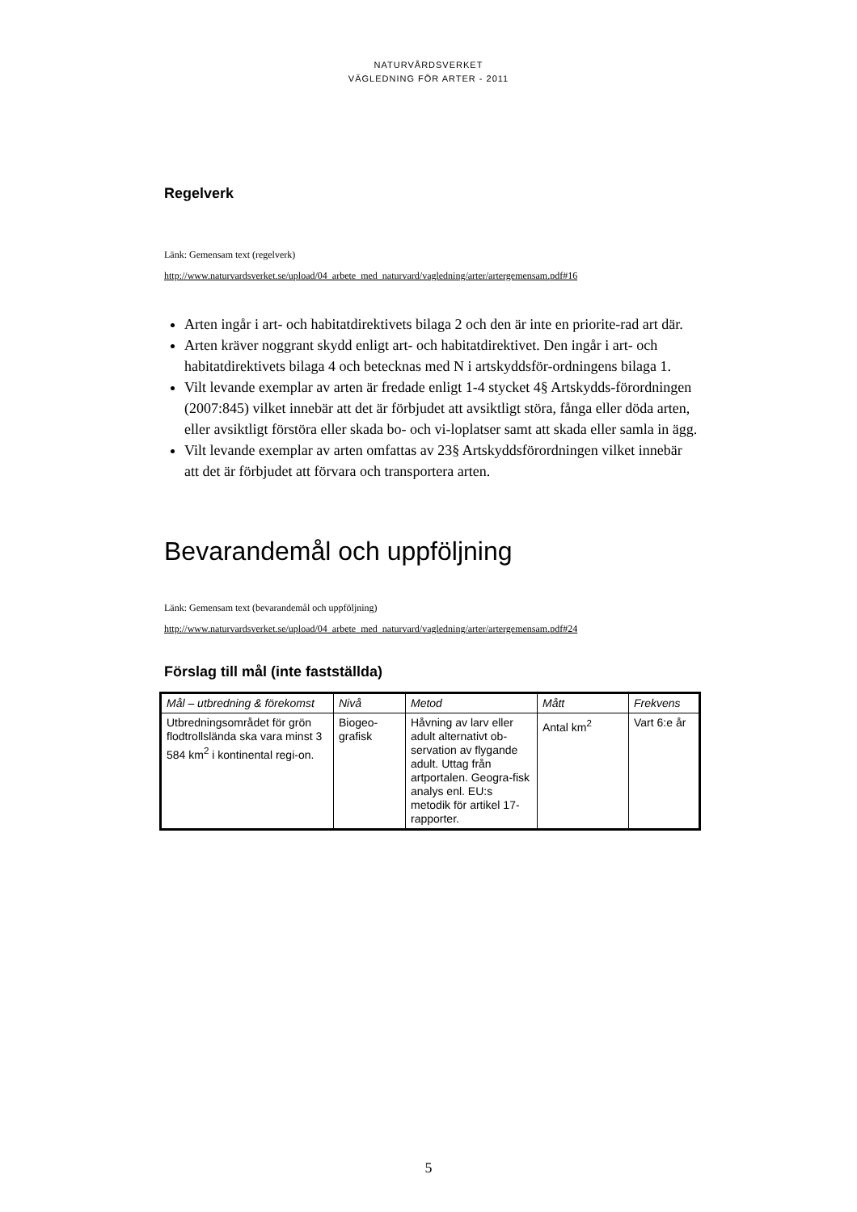NATURVÅRDSVERKET
VÄGLEDNING FÖR ARTER - 2011
Regelverk
Länk: Gemensam text (regelverk)
http://www.naturvardsverket.se/upload/04_arbete_med_naturvard/vagledning/arter/artergemensam.pdf#16
Arten ingår i art- och habitatdirektivets bilaga 2 och den är inte en priorite-rad art där.
Arten kräver noggrant skydd enligt art- och habitatdirektivet. Den ingår i art- och habitatdirektivets bilaga 4 och betecknas med N i artskyddsför-ordningens bilaga 1.
Vilt levande exemplar av arten är fredade enligt 1-4 stycket 4§ Artskydds-förordningen (2007:845) vilket innebär att det är förbjudet att avsiktligt störa, fånga eller döda arten, eller avsiktligt förstöra eller skada bo- och vi-loplatser samt att skada eller samla in ägg.
Vilt levande exemplar av arten omfattas av 23§ Artskyddsförordningen vilket innebär att det är förbjudet att förvara och transportera arten.
Bevarandemål och uppföljning
Länk: Gemensam text (bevarandemål och uppföljning)
http://www.naturvardsverket.se/upload/04_arbete_med_naturvard/vagledning/arter/artergemensam.pdf#24
Förslag till mål (inte fastställda)
| Mål – utbredning & förekomst | Nivå | Metod | Mått | Frekvens |
| --- | --- | --- | --- | --- |
| Utbredningsområdet för grön flodtrollslända ska vara minst 3 584 km<sup>2</sup> i kontinental regi-on. | Biogeo-grafisk | Håvning av larv eller adult alternativt ob-servation av flygande adult. Uttag från artportalen. Geogra-fisk analys enl. EU:s metodik för artikel 17-rapporter. | Antal km<sup>2</sup> | Vart 6:e år |
5